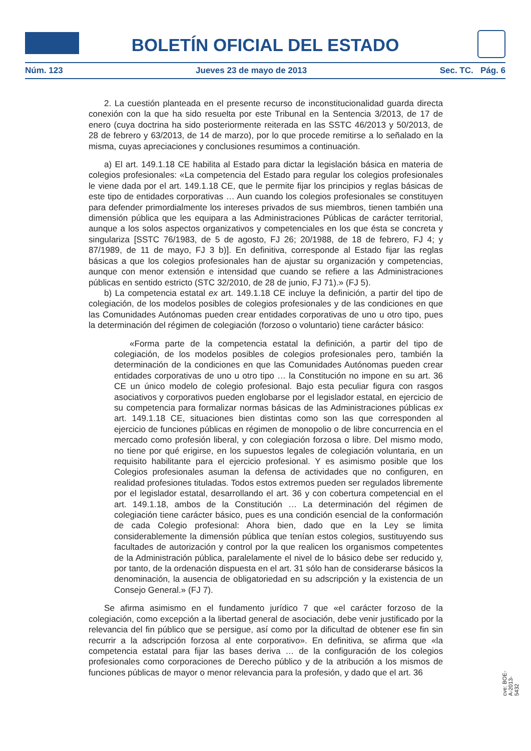BOLETÍN OFICIAL DEL ESTADO
Núm. 123 Jueves 23 de mayo de 2013 Sec. TC. Pág. 6
2. La cuestión planteada en el presente recurso de inconstitucionalidad guarda directa conexión con la que ha sido resuelta por este Tribunal en la Sentencia 3/2013, de 17 de enero (cuya doctrina ha sido posteriormente reiterada en las SSTC 46/2013 y 50/2013, de 28 de febrero y 63/2013, de 14 de marzo), por lo que procede remitirse a lo señalado en la misma, cuyas apreciaciones y conclusiones resumimos a continuación.
a) El art. 149.1.18 CE habilita al Estado para dictar la legislación básica en materia de colegios profesionales: «La competencia del Estado para regular los colegios profesionales le viene dada por el art. 149.1.18 CE, que le permite fijar los principios y reglas básicas de este tipo de entidades corporativas … Aun cuando los colegios profesionales se constituyen para defender primordialmente los intereses privados de sus miembros, tienen también una dimensión pública que les equipara a las Administraciones Públicas de carácter territorial, aunque a los solos aspectos organizativos y competenciales en los que ésta se concreta y singulariza [SSTC 76/1983, de 5 de agosto, FJ 26; 20/1988, de 18 de febrero, FJ 4; y 87/1989, de 11 de mayo, FJ 3 b)]. En definitiva, corresponde al Estado fijar las reglas básicas a que los colegios profesionales han de ajustar su organización y competencias, aunque con menor extensión e intensidad que cuando se refiere a las Administraciones públicas en sentido estricto (STC 32/2010, de 28 de junio, FJ 71).» (FJ 5).
b) La competencia estatal ex art. 149.1.18 CE incluye la definición, a partir del tipo de colegiación, de los modelos posibles de colegios profesionales y de las condiciones en que las Comunidades Autónomas pueden crear entidades corporativas de uno u otro tipo, pues la determinación del régimen de colegiación (forzoso o voluntario) tiene carácter básico:
«Forma parte de la competencia estatal la definición, a partir del tipo de colegiación, de los modelos posibles de colegios profesionales pero, también la determinación de la condiciones en que las Comunidades Autónomas pueden crear entidades corporativas de uno u otro tipo … la Constitución no impone en su art. 36 CE un único modelo de colegio profesional. Bajo esta peculiar figura con rasgos asociativos y corporativos pueden englobarse por el legislador estatal, en ejercicio de su competencia para formalizar normas básicas de las Administraciones públicas ex art. 149.1.18 CE, situaciones bien distintas como son las que corresponden al ejercicio de funciones públicas en régimen de monopolio o de libre concurrencia en el mercado como profesión liberal, y con colegiación forzosa o libre. Del mismo modo, no tiene por qué erigirse, en los supuestos legales de colegiación voluntaria, en un requisito habilitante para el ejercicio profesional. Y es asimismo posible que los Colegios profesionales asuman la defensa de actividades que no configuren, en realidad profesiones tituladas. Todos estos extremos pueden ser regulados libremente por el legislador estatal, desarrollando el art. 36 y con cobertura competencial en el art. 149.1.18, ambos de la Constitución … La determinación del régimen de colegiación tiene carácter básico, pues es una condición esencial de la conformación de cada Colegio profesional: Ahora bien, dado que en la Ley se limita considerablemente la dimensión pública que tenían estos colegios, sustituyendo sus facultades de autorización y control por la que realicen los organismos competentes de la Administración pública, paralelamente el nivel de lo básico debe ser reducido y, por tanto, de la ordenación dispuesta en el art. 31 sólo han de considerarse básicos la denominación, la ausencia de obligatoriedad en su adscripción y la existencia de un Consejo General.» (FJ 7).
Se afirma asimismo en el fundamento jurídico 7 que «el carácter forzoso de la colegiación, como excepción a la libertad general de asociación, debe venir justificado por la relevancia del fin público que se persigue, así como por la dificultad de obtener ese fin sin recurrir a la adscripción forzosa al ente corporativo». En definitiva, se afirma que «la competencia estatal para fijar las bases deriva … de la configuración de los colegios profesionales como corporaciones de Derecho público y de la atribución a los mismos de funciones públicas de mayor o menor relevancia para la profesión, y dado que el art. 36
cve: BOE-A-2013-5432